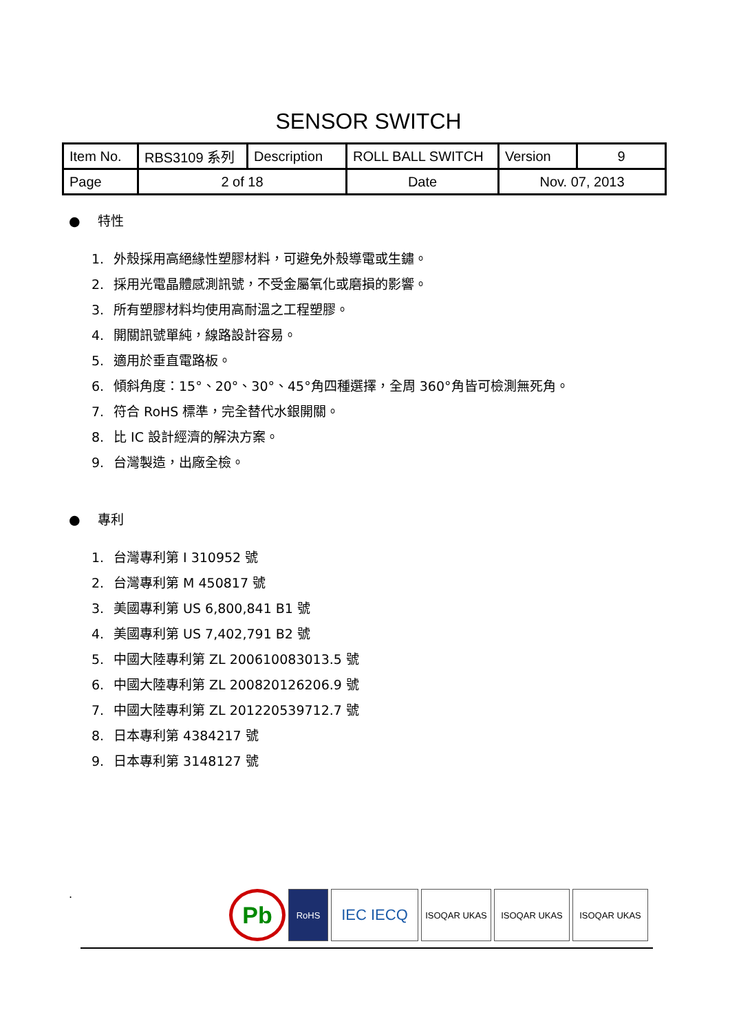SENSOR SWITCH
| Item No. | RBS3109 系列 | Description | ROLL BALL SWITCH | Version | 9 |
| Page | 2 of 18 | | Date | Nov. 07, 2013 | |
● 特性
1. 外殼採用高絕緣性塑膠材料，可避免外殼導電或生鏽。
2. 採用光電晶體感測訊號，不受金屬氧化或磨損的影響。
3. 所有塑膠材料均使用高耐溫之工程塑膠。
4. 開關訊號單純，線路設計容易。
5. 適用於垂直電路板。
6. 傾斜角度：15°、20°、30°、45°角四種選擇，全周 360°角皆可檢測無死角。
7. 符合 RoHS 標準，完全替代水銀開關。
8. 比 IC 設計經濟的解決方案。
9. 台灣製造，出廠全檢。
● 專利
1. 台灣專利第 I 310952 號
2. 台灣專利第 M 450817 號
3. 美國專利第 US 6,800,841 B1 號
4. 美國專利第 US 7,402,791 B2 號
5. 中國大陸專利第 ZL 200610083013.5 號
6. 中國大陸專利第 ZL 200820126206.9 號
7. 中國大陸專利第 ZL 201220539712.7 號
8. 日本專利第 4384217 號
9. 日本專利第 3148127 號
.
Pb
RoHS
IEC IECQ
ISOQAR UKAS ISOQAR UKAS ISOQAR UKAS